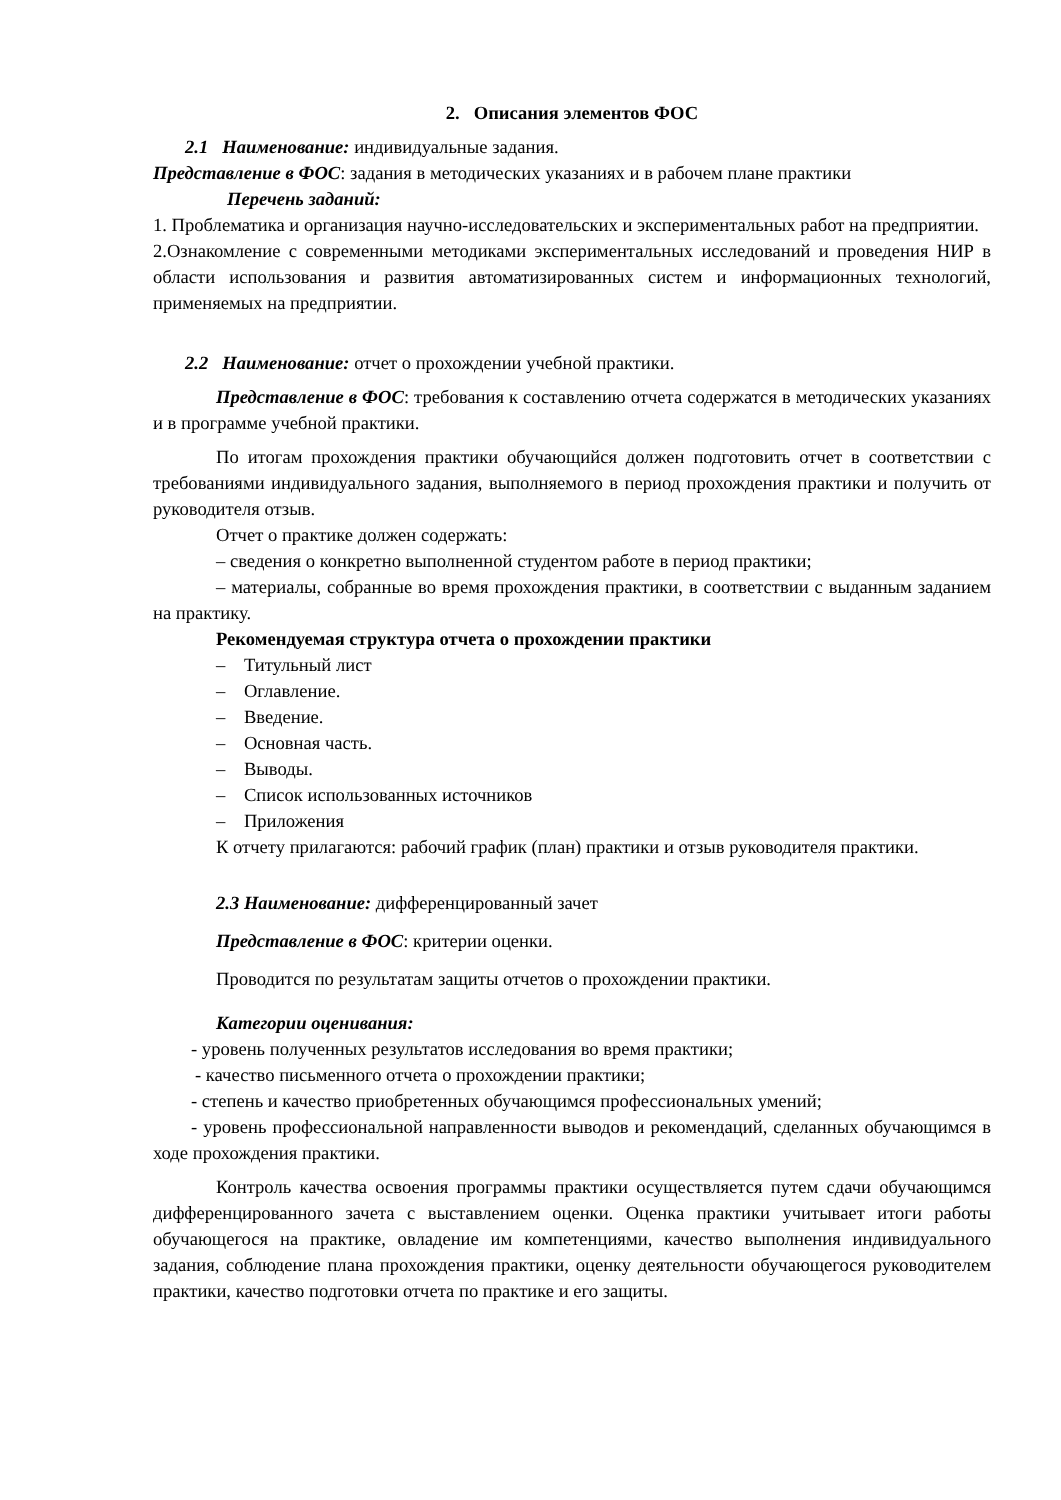2. Описания элементов ФОС
2.1 Наименование: индивидуальные задания.
Представление в ФОС: задания в методических указаниях и в рабочем плане практики
Перечень заданий:
1. Проблематика и организация научно-исследовательских и экспериментальных работ на предприятии.
2.Ознакомление с современными методиками экспериментальных исследований и проведения НИР в области использования и развития автоматизированных систем и информационных технологий, применяемых на предприятии.
2.2 Наименование: отчет о прохождении учебной практики.
Представление в ФОС: требования к составлению отчета содержатся в методических указаниях и в программе учебной практики.
По итогам прохождения практики обучающийся должен подготовить отчет в соответствии с требованиями индивидуального задания, выполняемого в период прохождения практики и получить от руководителя отзыв.
Отчет о практике должен содержать:
– сведения о конкретно выполненной студентом работе в период практики;
– материалы, собранные во время прохождения практики, в соответствии с выданным заданием на практику.
Рекомендуемая структура отчета о прохождении практики
– Титульный лист
– Оглавление.
– Введение.
– Основная часть.
– Выводы.
– Список использованных источников
– Приложения
К отчету прилагаются: рабочий график (план) практики и отзыв руководителя практики.
2.3 Наименование: дифференцированный зачет
Представление в ФОС: критерии оценки.
Проводится по результатам защиты отчетов о прохождении практики.
Категории оценивания:
- уровень полученных результатов исследования во время практики;
- качество письменного отчета о прохождении практики;
- степень и качество приобретенных обучающимся профессиональных умений;
- уровень профессиональной направленности выводов и рекомендаций, сделанных обучающимся в ходе прохождения практики.
Контроль качества освоения программы практики осуществляется путем сдачи обучающимся дифференцированного зачета с выставлением оценки. Оценка практики учитывает итоги работы обучающегося на практике, овладение им компетенциями, качество выполнения индивидуального задания, соблюдение плана прохождения практики, оценку деятельности обучающегося руководителем практики, качество подготовки отчета по практике и его защиты.